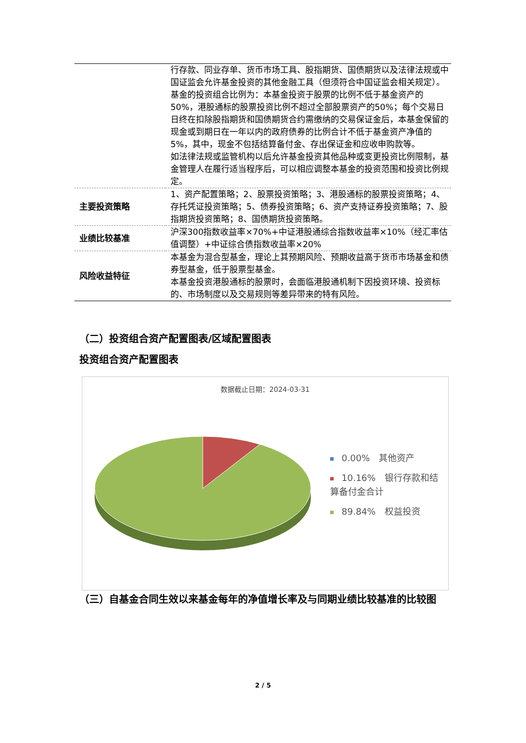| | 行存款、同业存单、货币市场工具、股指期货、国债期货以及法律法规或中国证监会允许基金投资的其他金融工具（但须符合中国证监会相关规定）。 基金的投资组合比例为：本基金投资于股票的比例不低于基金资产的50%，港股通标的股票投资比例不超过全部股票资产的50%；每个交易日日终在扣除股指期货和国债期货合约需缴纳的交易保证金后，本基金保留的现金或到期日在一年以内的政府债券的比例合计不低于基金资产净值的5%，其中，现金不包括结算备付金、存出保证金和应收申购款等。 如法律法规或监管机构以后允许基金投资其他品种或变更投资比例限制，基金管理人在履行适当程序后，可以相应调整本基金的投资范围和投资比例规定。 |
| 主要投资策略 | 1、资产配置策略；2、股票投资策略；3、港股通标的股票投资策略；4、存托凭证投资策略；5、债券投资策略；6、资产支持证券投资策略；7、股指期货投资策略；8、国债期货投资策略。 |
| 业绩比较基准 | 沪深300指数收益率×70%+中证港股通综合指数收益率×10%（经汇率估值调整）+中证综合债指数收益率×20% |
| 风险收益特征 | 本基金为混合型基金，理论上其预期风险、预期收益高于货币市场基金和债券型基金，低于股票型基金。 本基金投资港股通标的股票时，会面临港股通机制下因投资环境、投资标的、市场制度以及交易规则等差异带来的特有风险。 |
（二）投资组合资产配置图表/区域配置图表
投资组合资产配置图表
数据截止日期：2024-03-31
0.00%　其他资产
10.16%　银行存款和结算备付金合计
89.84%　权益投资
（三）自基金合同生效以来基金每年的净值增长率及与同期业绩比较基准的比较图
2 / 5